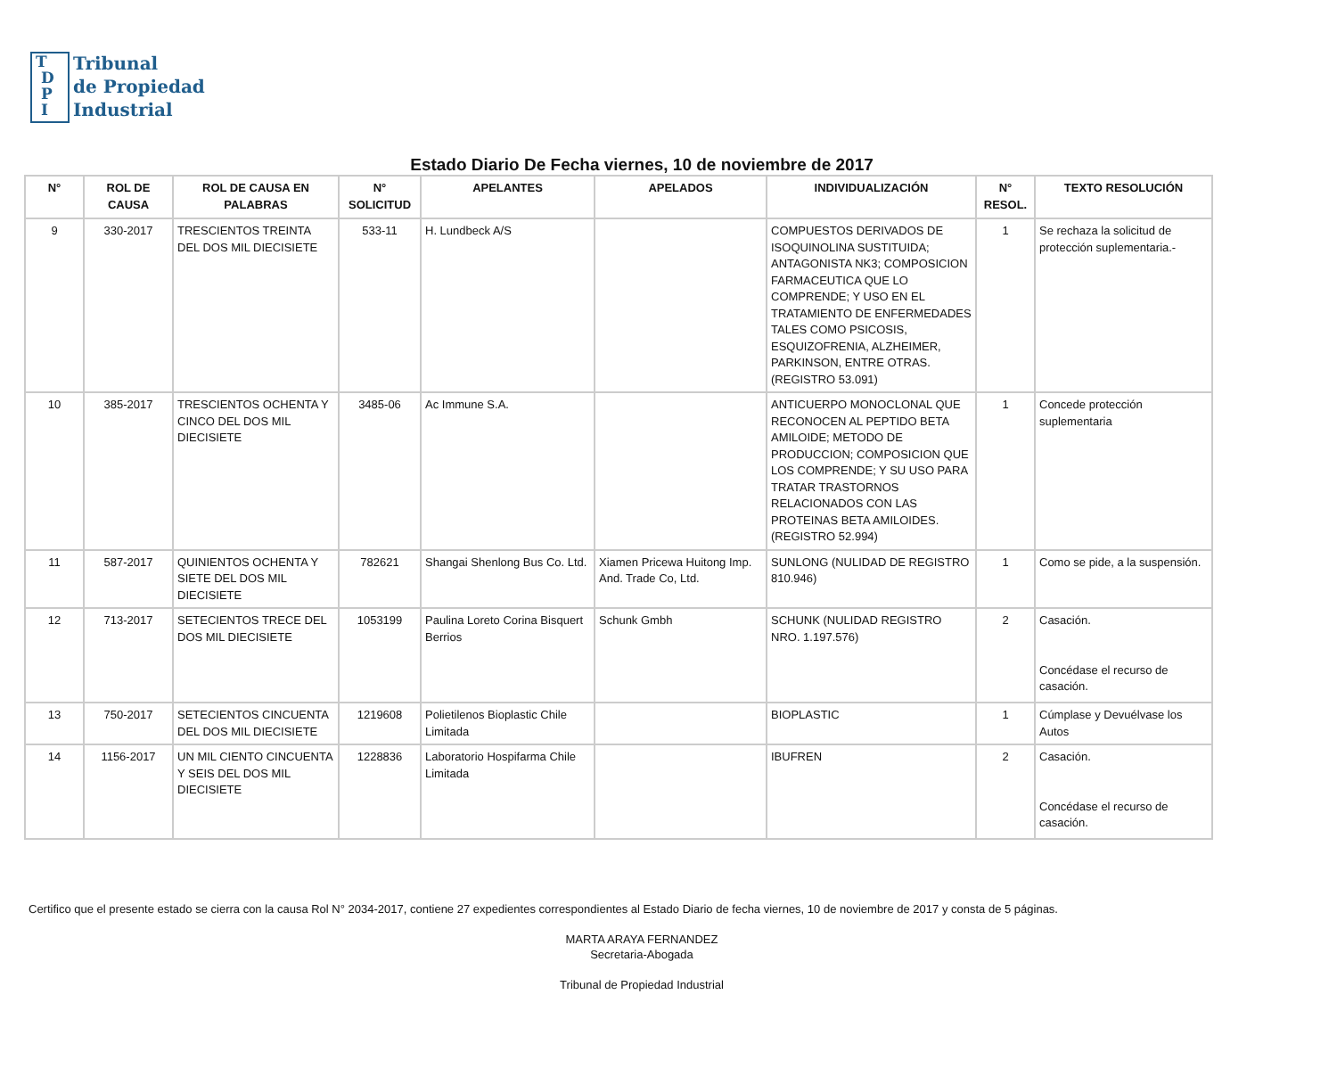T
D
P
I
Tribunal
de Propiedad
Industrial
Estado Diario De Fecha viernes, 10 de noviembre de 2017
| N° | ROL DE CAUSA | ROL DE CAUSA EN PALABRAS | N° SOLICITUD | APELANTES | APELADOS | INDIVIDUALIZACIÓN | N° RESOL. | TEXTO RESOLUCIÓN |
| --- | --- | --- | --- | --- | --- | --- | --- | --- |
| 9 | 330-2017 | TRESCIENTOS TREINTA DEL DOS MIL DIECISIETE | 533-11 | H. Lundbeck A/S | | COMPUESTOS DERIVADOS DE ISOQUINOLINA SUSTITUIDA; ANTAGONISTA NK3; COMPOSICION FARMACEUTICA QUE LO COMPRENDE; Y USO EN EL TRATAMIENTO DE ENFERMEDADES TALES COMO PSICOSIS, ESQUIZOFRENIA, ALZHEIMER, PARKINSON, ENTRE OTRAS. (REGISTRO 53.091) | 1 | Se rechaza la solicitud de protección suplementaria.- |
| 10 | 385-2017 | TRESCIENTOS OCHENTA Y CINCO DEL DOS MIL DIECISIETE | 3485-06 | Ac Immune S.A. | | ANTICUERPO MONOCLONAL QUE RECONOCEN AL PEPTIDO BETA AMILOIDE; METODO DE PRODUCCION; COMPOSICION QUE LOS COMPRENDE; Y SU USO PARA TRATAR TRASTORNOS RELACIONADOS CON LAS PROTEINAS BETA AMILOIDES. (REGISTRO 52.994) | 1 | Concede protección suplementaria |
| 11 | 587-2017 | QUINIENTOS OCHENTA Y SIETE DEL DOS MIL DIECISIETE | 782621 | Shangai Shenlong Bus Co. Ltd. | Xiamen Pricewa Huitong Imp. And. Trade Co, Ltd. | SUNLONG (NULIDAD DE REGISTRO 810.946) | 1 | Como se pide, a la suspensión. |
| 12 | 713-2017 | SETECIENTOS TRECE DEL DOS MIL DIECISIETE | 1053199 | Paulina Loreto Corina Bisquert Berrios | Schunk Gmbh | SCHUNK (NULIDAD REGISTRO NRO. 1.197.576) | 2 | Casación. Concédase el recurso de casación. |
| 13 | 750-2017 | SETECIENTOS CINCUENTA DEL DOS MIL DIECISIETE | 1219608 | Polietilenos Bioplastic Chile Limitada | | BIOPLASTIC | 1 | Cúmplase y Devuélvase los Autos |
| 14 | 1156-2017 | UN MIL CIENTO CINCUENTA Y SEIS DEL DOS MIL DIECISIETE | 1228836 | Laboratorio Hospifarma Chile Limitada | | IBUFREN | 2 | Casación. Concédase el recurso de casación. |
Certifico que el presente estado se cierra con la causa Rol N° 2034-2017, contiene 27 expedientes correspondientes al Estado Diario de fecha viernes, 10 de noviembre de 2017 y consta de 5 páginas.
MARTA ARAYA FERNANDEZ
Secretaria-Abogada
Tribunal de Propiedad Industrial